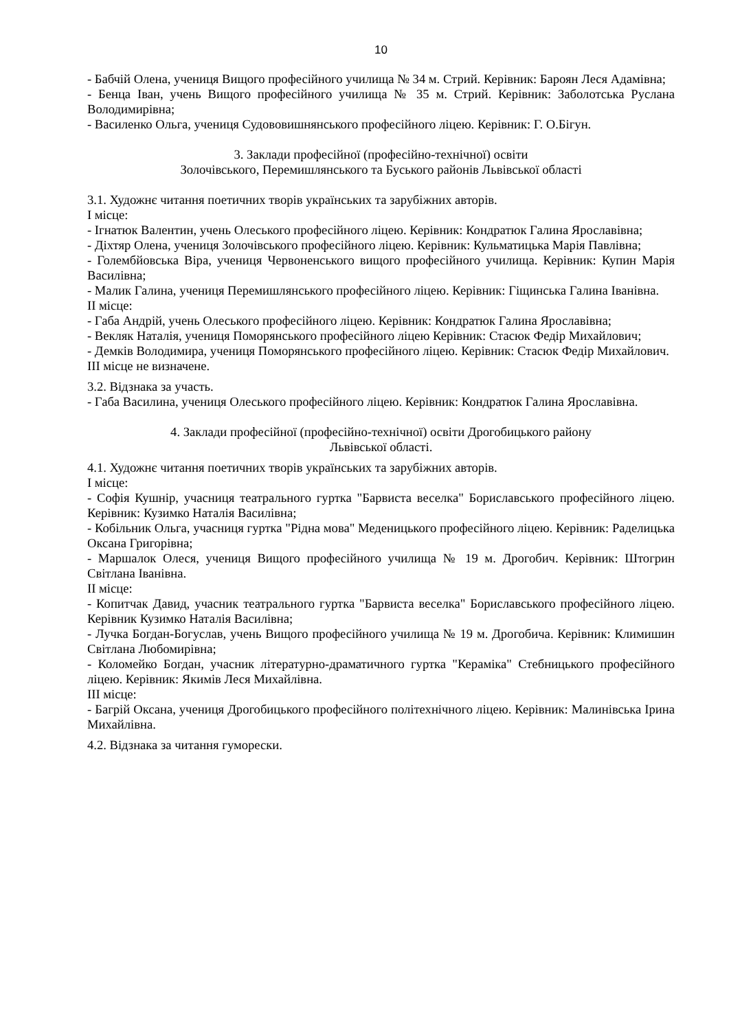10
- Бабчій Олена, учениця Вищого професійного училища № 34 м. Стрий. Керівник: Бароян Леся Адамівна;
- Бенца Іван, учень Вищого професійного училища № 35 м. Стрий. Керівник: Заболотська Руслана Володимирівна;
- Василенко Ольга, учениця Судововишнянського професійного ліцею. Керівник: Г. О.Бігун.
3. Заклади професійної (професійно-технічної) освіти
Золочівського, Перемишлянського та Буського районів Львівської області
3.1. Художнє читання поетичних творів українських та зарубіжних авторів.
І місце:
- Ігнатюк Валентин, учень Олеського професійного ліцею. Керівник: Кондратюк Галина Ярославівна;
- Діхтяр Олена, учениця Золочівського професійного ліцею. Керівник: Кульматицька Марія Павлівна;
- Голембйовська Віра, учениця Червоненського вищого професійного училища. Керівник: Купин Марія Василівна;
- Малик Галина, учениця Перемишлянського професійного ліцею. Керівник: Гіщинська Галина Іванівна.
ІІ місце:
- Габа Андрій, учень Олеського професійного ліцею. Керівник: Кондратюк Галина Ярославівна;
- Векляк Наталія, учениця Поморянського професійного ліцею Керівник: Стасюк Федір Михайлович;
- Демків Володимира, учениця Поморянського професійного ліцею. Керівник: Стасюк Федір Михайлович.
ІІІ місце не визначене.
3.2. Відзнака за участь.
- Габа Василина, учениця Олеського професійного ліцею. Керівник: Кондратюк Галина Ярославівна.
4. Заклади професійної (професійно-технічної) освіти Дрогобицького району
Львівської області.
4.1. Художнє читання поетичних творів українських та зарубіжних авторів.
І місце:
- Софія Кушнір, учасниця театрального гуртка "Барвиста веселка" Бориславського професійного ліцею. Керівник: Кузимко Наталія Василівна;
- Кобільник Ольга, учасниця гуртка "Рідна мова" Меденицького професійного ліцею. Керівник: Раделицька Оксана Григорівна;
- Маршалок Олеся, учениця Вищого професійного училища № 19 м. Дрогобич. Керівник: Штогрин Світлана Іванівна.
ІІ місце:
- Копитчак Давид, учасник театрального гуртка "Барвиста веселка" Бориславського професійного ліцею. Керівник Кузимко Наталія Василівна;
- Лучка Богдан-Богуслав, учень Вищого професійного училища № 19 м. Дрогобича. Керівник: Климишин Світлана Любомирівна;
- Коломейко Богдан, учасник літературно-драматичного гуртка "Кераміка" Стебницького професійного ліцею. Керівник: Якимів Леся Михайлівна.
ІІІ місце:
- Багрій Оксана, учениця Дрогобицького професійного політехнічного ліцею. Керівник: Малинівська Ірина Михайлівна.
4.2. Відзнака за читання гуморески.